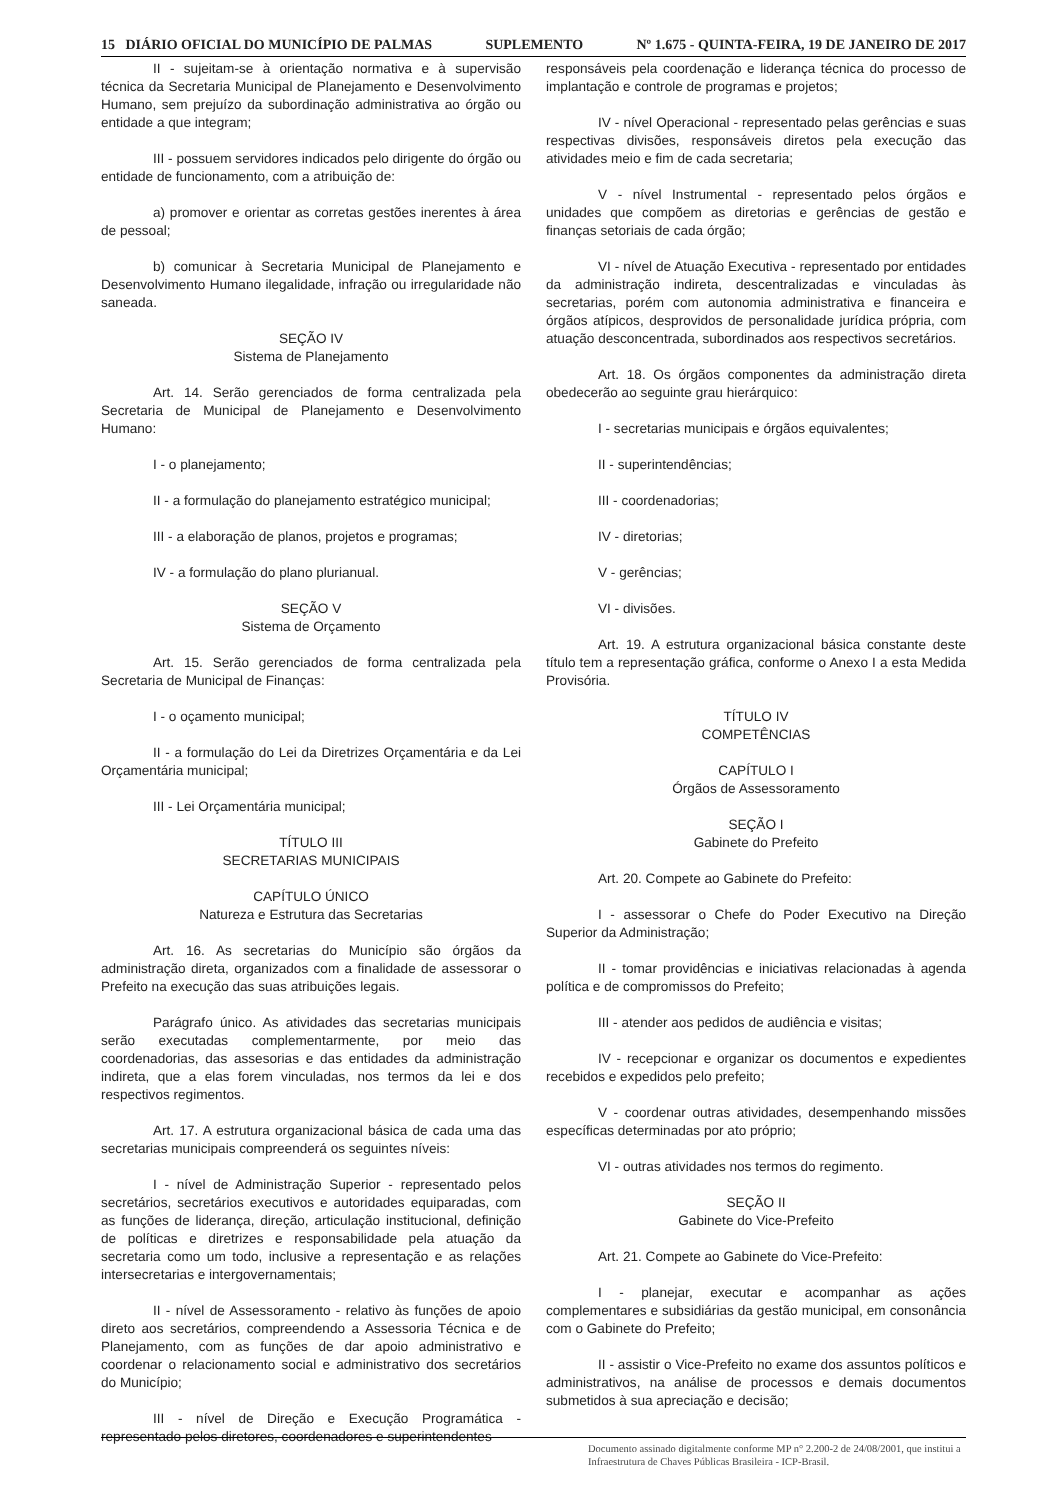15 DIÁRIO OFICIAL DO MUNICÍPIO DE PALMAS SUPLEMENTO Nº 1.675 - QUINTA-FEIRA, 19 DE JANEIRO DE 2017
II - sujeitam-se à orientação normativa e à supervisão técnica da Secretaria Municipal de Planejamento e Desenvolvimento Humano, sem prejuízo da subordinação administrativa ao órgão ou entidade a que integram;
III - possuem servidores indicados pelo dirigente do órgão ou entidade de funcionamento, com a atribuição de:
a) promover e orientar as corretas gestões inerentes à área de pessoal;
b) comunicar à Secretaria Municipal de Planejamento e Desenvolvimento Humano ilegalidade, infração ou irregularidade não saneada.
SEÇÃO IV
Sistema de Planejamento
Art. 14. Serão gerenciados de forma centralizada pela Secretaria de Municipal de Planejamento e Desenvolvimento Humano:
I - o planejamento;
II - a formulação do planejamento estratégico municipal;
III - a elaboração de planos, projetos e programas;
IV - a formulação do plano plurianual.
SEÇÃO V
Sistema de Orçamento
Art. 15. Serão gerenciados de forma centralizada pela Secretaria de Municipal de Finanças:
I - o oçamento municipal;
II - a formulação do Lei da Diretrizes Orçamentária e da Lei Orçamentária municipal;
III - Lei Orçamentária municipal;
TÍTULO III
SECRETARIAS MUNICIPAIS
CAPÍTULO ÚNICO
Natureza e Estrutura das Secretarias
Art. 16. As secretarias do Município são órgãos da administração direta, organizados com a finalidade de assessorar o Prefeito na execução das suas atribuições legais.
Parágrafo único. As atividades das secretarias municipais serão executadas complementarmente, por meio das coordenadorias, das assesorias e das entidades da administração indireta, que a elas forem vinculadas, nos termos da lei e dos respectivos regimentos.
Art. 17. A estrutura organizacional básica de cada uma das secretarias municipais compreenderá os seguintes níveis:
I - nível de Administração Superior - representado pelos secretários, secretários executivos e autoridades equiparadas, com as funções de liderança, direção, articulação institucional, definição de políticas e diretrizes e responsabilidade pela atuação da secretaria como um todo, inclusive a representação e as relações intersecretarias e intergovernamentais;
II - nível de Assessoramento - relativo às funções de apoio direto aos secretários, compreendendo a Assessoria Técnica e de Planejamento, com as funções de dar apoio administrativo e coordenar o relacionamento social e administrativo dos secretários do Município;
III - nível de Direção e Execução Programática - representado pelos diretores, coordenadores e superintendentes
responsáveis pela coordenação e liderança técnica do processo de implantação e controle de programas e projetos;
IV - nível Operacional - representado pelas gerências e suas respectivas divisões, responsáveis diretos pela execução das atividades meio e fim de cada secretaria;
V - nível Instrumental - representado pelos órgãos e unidades que compõem as diretorias e gerências de gestão e finanças setoriais de cada órgão;
VI - nível de Atuação Executiva - representado por entidades da administração indireta, descentralizadas e vinculadas às secretarias, porém com autonomia administrativa e financeira e órgãos atípicos, desprovidos de personalidade jurídica própria, com atuação desconcentrada, subordinados aos respectivos secretários.
Art. 18. Os órgãos componentes da administração direta obedecerão ao seguinte grau hierárquico:
I - secretarias municipais e órgãos equivalentes;
II - superintendências;
III - coordenadorias;
IV - diretorias;
V - gerências;
VI - divisões.
Art. 19. A estrutura organizacional básica constante deste título tem a representação gráfica, conforme o Anexo I a esta Medida Provisória.
TÍTULO IV
COMPETÊNCIAS
CAPÍTULO I
Órgãos de Assessoramento
SEÇÃO I
Gabinete do Prefeito
Art. 20. Compete ao Gabinete do Prefeito:
I - assessorar o Chefe do Poder Executivo na Direção Superior da Administração;
II - tomar providências e iniciativas relacionadas à agenda política e de compromissos do Prefeito;
III - atender aos pedidos de audiência e visitas;
IV - recepcionar e organizar os documentos e expedientes recebidos e expedidos pelo prefeito;
V - coordenar outras atividades, desempenhando missões específicas determinadas por ato próprio;
VI - outras atividades nos termos do regimento.
SEÇÃO II
Gabinete do Vice-Prefeito
Art. 21. Compete ao Gabinete do Vice-Prefeito:
I - planejar, executar e acompanhar as ações complementares e subsidiárias da gestão municipal, em consonância com o Gabinete do Prefeito;
II - assistir o Vice-Prefeito no exame dos assuntos políticos e administrativos, na análise de processos e demais documentos submetidos à sua apreciação e decisão;
Documento assinado digitalmente conforme MP n° 2.200-2 de 24/08/2001, que institui a Infraestrutura de Chaves Públicas Brasileira - ICP-Brasil.